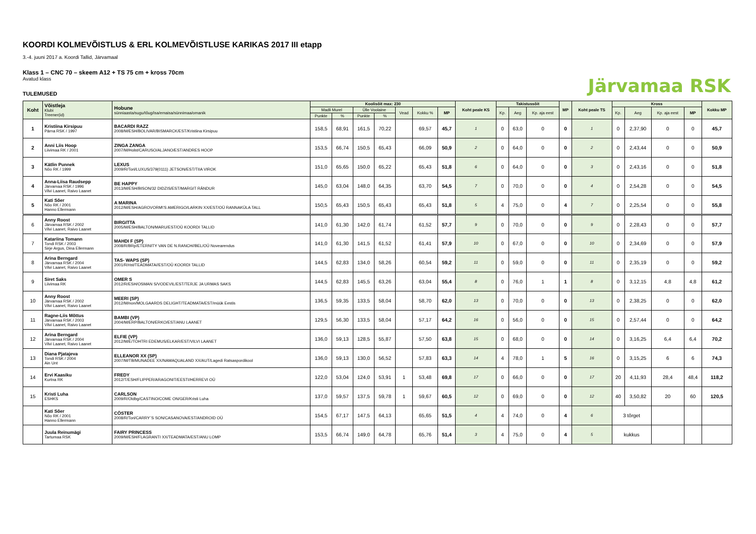Järvamaa RSK
KOORDI KOLMEVÕISTLUS & ERL KOLMEVÕISTLUSE KARIKAS 2017 III etapp
3.-4. juuni 2017 a. Koordi Tallid, Järvamaal
Klass 1 – CNC 70 – skeem A12 + TS 75 cm + kross 70cm
Avatud klass
TULEMUSED
| Koht | Võistleja Klubi Treener(id) | Hobune sünniaasta/sugu/tõug/isa/emaisa/sünnimaa/omanik | Koolisõit max: 230 | | | | | | | Koht peale KS | Takistussõit | | | MP | Koht peale TS | Kross | | | | Kokku MP |
| --- | --- | --- | --- | --- | --- | --- | --- | --- | --- | --- | --- | --- | --- | --- | --- | --- | --- | --- | --- | --- |
| | | | Madli Murel | | Ülle Voolaine | | Vead | Kokku % | MP | | Kp. | Aeg | Kp. aja eest | | | Kp. | Aeg | Kp. aja eest | MP | |
| | | | Punkte | % | Punkte | % | | | | | | | | | | | | | | |
| 1 | Kristiina Kirsipuu Pärna RSK / 1997 | BACARDI RAZZ 2008/M/ESH/BOLIVAR/BISMARCK/EST/Kristiina Kirsipuu | 158,5 | 68,91 | 161,5 | 70,22 | | 69,57 | 45,7 | 1 | 0 | 63,0 | 0 | 0 | 1 | 0 | 2,37,90 | 0 | 0 | 45,7 |
| 2 | Anni Liis Hoop Liivimaa RK / 2001 | ZINGA ZANGA 2007/M/Holst/CARUSO/ALJANO/EST/ANDRES HOOP | 153,5 | 66,74 | 150,5 | 65,43 | | 66,09 | 50,9 | 2 | 0 | 64,0 | 0 | 0 | 2 | 0 | 2,43,44 | 0 | 0 | 50,9 |
| 3 | Kätlin Punnek Nõo RK / 1999 | LEXUS 2009/R/Tori/LUXUS/379(0111) JETSON/EST/TIIA VIROK | 151,0 | 65,65 | 150,0 | 65,22 | | 65,43 | 51,8 | 6 | 0 | 64,0 | 0 | 0 | 3 | 0 | 2,43,16 | 0 | 0 | 51,8 |
| 4 | Anna-Liisa Raudsepp Järvamaa RSK / 1996 Vilvi Laanet, Raivo Laanet | BE HAPPY 2013/M/ESH/BISON/32 DIDZIS/EST/MARGIT RÄNDUR | 145,0 | 63,04 | 148,0 | 64,35 | | 63,70 | 54,5 | 7 | 0 | 70,0 | 0 | 0 | 4 | 0 | 2,54,28 | 0 | 0 | 54,5 |
| 5 | Kati Sõer Nõo RK / 2001 Hanno Ellermann | A MARINA 2012/M/ESH/AGROVORM\'S AMERIGO/LARKIN XX/EST/OÜ RANNAKÜLA TALL | 150,5 | 65,43 | 150,5 | 65,43 | | 65,43 | 51,8 | 5 | 4 | 75,0 | 0 | 4 | 7 | 0 | 2,25,54 | 0 | 0 | 55,8 |
| 6 | Anny Roost Järvamaa RSK / 2002 Vilvi Laanet, Raivo Laanet | BIRGITTA 2005/M/ESH/BALTON/MARU/EST/OÜ KOORDI TALLID | 141,0 | 61,30 | 142,0 | 61,74 | | 61,52 | 57,7 | 9 | 0 | 70,0 | 0 | 0 | 9 | 0 | 2,28,43 | 0 | 0 | 57,7 |
| 7 | Katariina Tomann Tondi RSK / 2003 Sirje Argus, Dina Ellermann | MAHDI F (SP) 2008/R/BRp/ETERNITY VAN DE N.RANCH//BEL/OÜ Novearendus | 141,0 | 61,30 | 141,5 | 61,52 | | 61,41 | 57,9 | 10 | 0 | 67,0 | 0 | 0 | 10 | 0 | 2,34,69 | 0 | 0 | 57,9 |
| 8 | Arina Berngard Järvamaa RSK / 2004 Vilvi Laanet, Raivo Laanet | TAS- WAPS (SP) 2001/R/rist/TEADMATA//EST/OÜ KOORDI TALLID | 144,5 | 62,83 | 134,0 | 58,26 | | 60,54 | 59,2 | 11 | 0 | 59,0 | 0 | 0 | 11 | 0 | 2,35,19 | 0 | 0 | 59,2 |
| 9 | Siret Saks Liivimaa RK | OMER S 2012/R/ESH/OSMAN S/VODEVIL/EST/TERJE JA URMAS SAKS | 144,5 | 62,83 | 145,5 | 63,26 | | 63,04 | 55,4 | 8 | 0 | 76,0 | 1 | 1 | 8 | 0 | 3,12,15 | 4,8 | 4,8 | 61,2 |
| 10 | Anny Roost Järvamaa RSK / 2002 Vilvi Laanet, Raivo Laanet | MEERI (SP) 2012/M/non/MOLGAARDS DELIGHT/TEADMATA/EST/müük Eestis | 136,5 | 59,35 | 133,5 | 58,04 | | 58,70 | 62,0 | 13 | 0 | 70,0 | 0 | 0 | 13 | 0 | 2,38,25 | 0 | 0 | 62,0 |
| 11 | Ragne-Liis Mõttus Järvamaa RSK / 2003 Vilvi Laanet, Raivo Laanet | BAMBI (VP) 2004/M/ERP/BALTON/ERKO/EST/ANU LAANET | 129,5 | 56,30 | 133,5 | 58,04 | | 57,17 | 64,2 | 16 | 0 | 56,0 | 0 | 0 | 15 | 0 | 2,57,44 | 0 | 0 | 64,2 |
| 12 | Arina Berngard Järvamaa RSK / 2004 Vilvi Laanet, Raivo Laanet | ELFIE (VP) 2012/M/E/TOHTRI EDEMUS/ELKAR/EST/VILVI LAANET | 136,0 | 59,13 | 128,5 | 55,87 | | 57,50 | 63,8 | 15 | 0 | 68,0 | 0 | 0 | 14 | 0 | 3,16,25 | 6,4 | 6,4 | 70,2 |
| 13 | Diana Pjatajeva Tondi RSK / 2004 Ain Unt | ELLEANOR XX (SP) 2007/M/TB/MUNADEE XX/NAMAQUALAND XX/AUT/Lagedi Ratsaspordikool | 136,0 | 59,13 | 130,0 | 56,52 | | 57,83 | 63,3 | 14 | 4 | 78,0 | 1 | 5 | 16 | 0 | 3,15,25 | 6 | 6 | 74,3 |
| 14 | Ervi Kaasiku Kurtna RK | FREDY 2012/T/ESH/FLIPPER/ARAGONIT/EESTI/HERREVI OÜ | 122,0 | 53,04 | 124,0 | 53,91 | 1 | 53,48 | 69,8 | 17 | 0 | 66,0 | 0 | 0 | 17 | 20 | 4,11,93 | 28,4 | 48,4 | 118,2 |
| 15 | Kristi Luha ESHKS | CARLSON 2009/R/Oldbg/CASTINO/COME ON/GER/Kristi Luha | 137,0 | 59,57 | 137,5 | 59,78 | 1 | 59,67 | 60,5 | 12 | 0 | 69,0 | 0 | 0 | 12 | 40 | 3,50,82 | 20 | 60 | 120,5 |
| | Kati Sõer Nõo RK / 2001 Hanno Ellermann | CÖSTER 2008/R/Tori/CARRY`S SON/CASANOVA/EST/ANDROID OÜ | 154,5 | 67,17 | 147,5 | 64,13 | | 65,65 | 51,5 | 4 | 4 | 74,0 | 0 | 4 | 6 | 3 tõrget | | | | |
| | Juula Reinumägi Tartumaa RSK | FAIRY PRINCESS 2009/M/ESH/FLAGRANTI XX/TEADMATA/EST/ANU LOMP | 153,5 | 66,74 | 149,0 | 64,78 | | 65,76 | 51,4 | 3 | 4 | 75,0 | 0 | 4 | 5 | kukkus | | | | |